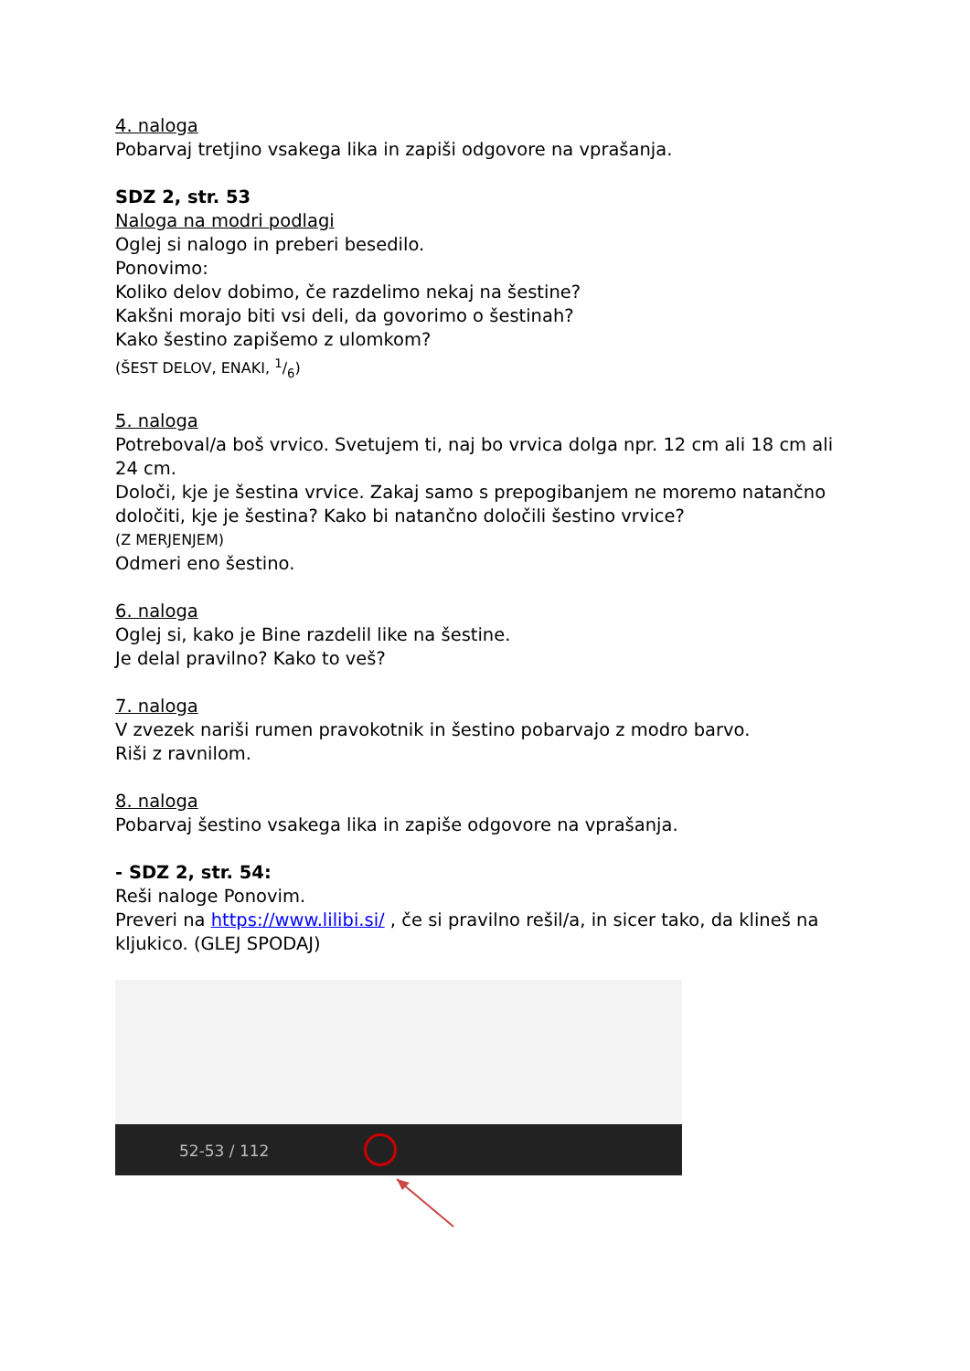4. naloga
Pobarvaj tretjino vsakega lika in zapiši odgovore na vprašanja.
SDZ 2, str. 53
Naloga na modri podlagi
Oglej si nalogo in preberi besedilo.
Ponovimo:
Koliko delov dobimo, če razdelimo nekaj na šestine?
Kakšni morajo biti vsi deli, da govorimo o šestinah?
Kako šestino zapišemo z ulomkom?
(ŠEST DELOV, ENAKI, 1/6)
5. naloga
Potreboval/a boš vrvico. Svetujem ti, naj bo vrvica dolga npr. 12 cm ali 18 cm ali 24 cm.
Določi, kje je šestina vrvice. Zakaj samo s prepogibanjem ne moremo natančno določiti, kje je šestina? Kako bi natančno določili šestino vrvice?
(Z MERJENJEM)
Odmeri eno šestino.
6. naloga
Oglej si, kako je Bine razdelil like na šestine.
Je delal pravilno? Kako to veš?
7. naloga
V zvezek nariši rumen pravokotnik in šestino pobarvajo z modro barvo.
Riši z ravnilom.
8. naloga
Pobarvaj šestino vsakega lika in zapiše odgovore na vprašanja.
- SDZ 2, str. 54:
Reši naloge Ponovim.
Preveri na https://www.lilibi.si/ , če si pravilno rešil/a, in sicer tako, da klineš na kljukico. (GLEJ SPODAJ)
52-53 / 112